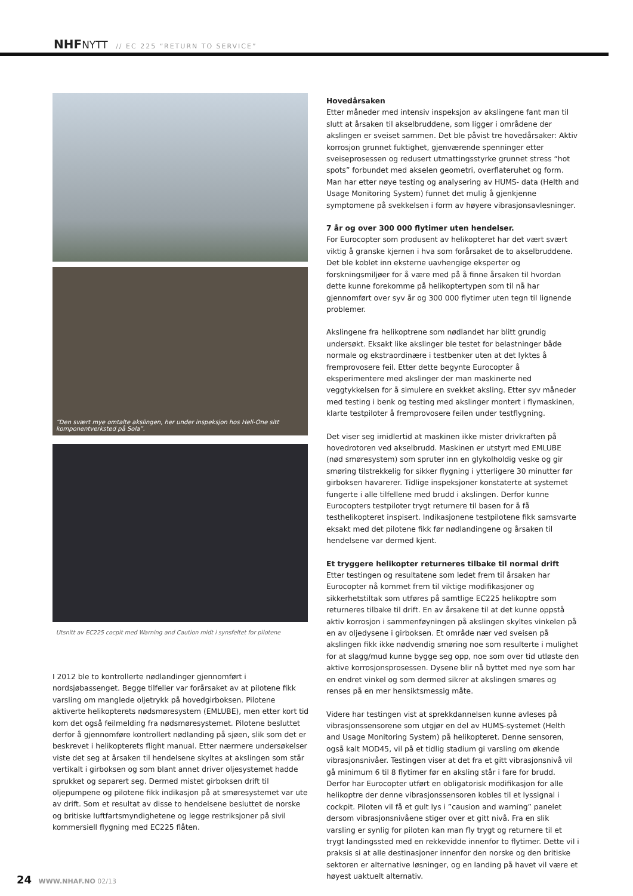NHFNYTT // EC 225 “RETURN TO SERVICE”
“Den svært mye omtalte akslingen, her under inspeksjon hos Heli-One sitt komponentverksted på Sola”.
Utsnitt av EC225 cocpit med Warning and Caution midt i synsfeltet for pilotene
I 2012 ble to kontrollerte nødlandinger gjennomført i nordsjøbassenget. Begge tilfeller var forårsaket av at pilotene fikk varsling om manglede oljetrykk på hovedgirboksen. Pilotene aktiverte helikopterets nødsmøresystem (EMLUBE), men etter kort tid kom det også feilmelding fra nødsmøresystemet. Pilotene besluttet derfor å gjennomføre kontrollert nødlanding på sjøen, slik som det er beskrevet i helikopterets flight manual. Etter nærmere undersøkelser viste det seg at årsaken til hendelsene skyltes at akslingen som står vertikalt i girboksen og som blant annet driver oljesystemet hadde sprukket og separert seg. Dermed mistet girboksen drift til oljepumpene og pilotene fikk indikasjon på at smøresystemet var ute av drift. Som et resultat av disse to hendelsene besluttet de norske og britiske luftfartsmyndighetene og legge restriksjoner på sivil kommersiell flygning med EC225 flåten.
Hovedårsaken
Etter måneder med intensiv inspeksjon av akslingene fant man til slutt at årsaken til akselbruddene, som ligger i områdene der akslingen er sveiset sammen. Det ble påvist tre hovedårsaker: Aktiv korrosjon grunnet fuktighet, gjenværende spenninger etter sveiseprosessen og redusert utmattingsstyrke grunnet stress “hot spots” forbundet med akselen geometri, overflateruhet og form. Man har etter nøye testing og analysering av HUMS- data (Helth and Usage Monitoring System) funnet det mulig å gjenkjenne symptomene på svekkelsen i form av høyere vibrasjonsavlesninger.
7 år og over 300 000 flytimer uten hendelser.
For Eurocopter som produsent av helikopteret har det vært svært viktig å granske kjernen i hva som forårsaket de to akselbruddene. Det ble koblet inn eksterne uavhengige eksperter og forskningsmiljøer for å være med på å finne årsaken til hvordan dette kunne forekomme på helikoptertypen som til nå har gjennomført over syv år og 300 000 flytimer uten tegn til lignende problemer.
Akslingene fra helikoptrene som nødlandet har blitt grundig undersøkt. Eksakt like akslinger ble testet for belastninger både normale og ekstraordinære i testbenker uten at det lyktes å fremprovosere feil. Etter dette begynte Eurocopter å eksperimentere med akslinger der man maskinerte ned veggtykkelsen for å simulere en svekket aksling. Etter syv måneder med testing i benk og testing med akslinger montert i flymaskinen, klarte testpiloter å fremprovosere feilen under testflygning.
Det viser seg imidlertid at maskinen ikke mister drivkraften på hovedrotoren ved akselbrudd. Maskinen er utstyrt med EMLUBE (nød smøresystem) som spruter inn en glykolholdig veske og gir smøring tilstrekkelig for sikker flygning i ytterligere 30 minutter før girboksen havarerer. Tidlige inspeksjoner konstaterte at systemet fungerte i alle tilfellene med brudd i akslingen. Derfor kunne Eurocopters testpiloter trygt returnere til basen for å få testhelikopteret inspisert. Indikasjonene testpilotene fikk samsvarte eksakt med det pilotene fikk før nødlandingene og årsaken til hendelsene var dermed kjent.
Et tryggere helikopter returneres tilbake til normal drift
Etter testingen og resultatene som ledet frem til årsaken har Eurocopter nå kommet frem til viktige modifikasjoner og sikkerhetstiltak som utføres på samtlige EC225 helikoptre som returneres tilbake til drift. En av årsakene til at det kunne oppstå aktiv korrosjon i sammenføyningen på akslingen skyltes vinkelen på en av oljedysene i girboksen. Et område nær ved sveisen på akslingen fikk ikke nødvendig smøring noe som resulterte i mulighet for at slagg/mud kunne bygge seg opp, noe som over tid utløste den aktive korrosjonsprosessen. Dysene blir nå byttet med nye som har en endret vinkel og som dermed sikrer at akslingen smøres og renses på en mer hensiktsmessig måte.
Videre har testingen vist at sprekkdannelsen kunne avleses på vibrasjonssensorene som utgjør en del av HUMS-systemet (Helth and Usage Monitoring System) på helikopteret. Denne sensoren, også kalt MOD45, vil på et tidlig stadium gi varsling om økende vibrasjonsnivåer. Testingen viser at det fra et gitt vibrasjonsnivå vil gå minimum 6 til 8 flytimer før en aksling står i fare for brudd. Derfor har Eurocopter utført en obligatorisk modifikasjon for alle helikoptre der denne vibrasjonssensoren kobles til et lyssignal i cockpit. Piloten vil få et gult lys i ”causion and warning” panelet dersom vibrasjonsnivåene stiger over et gitt nivå. Fra en slik varsling er synlig for piloten kan man fly trygt og returnere til et trygt landingssted med en rekkevidde innenfor to flytimer. Dette vil i praksis si at alle destinasjoner innenfor den norske og den britiske sektoren er alternative løsninger, og en landing på havet vil være et høyest uaktuelt alternativ.
24 WWW.NHAF.NO 02/13